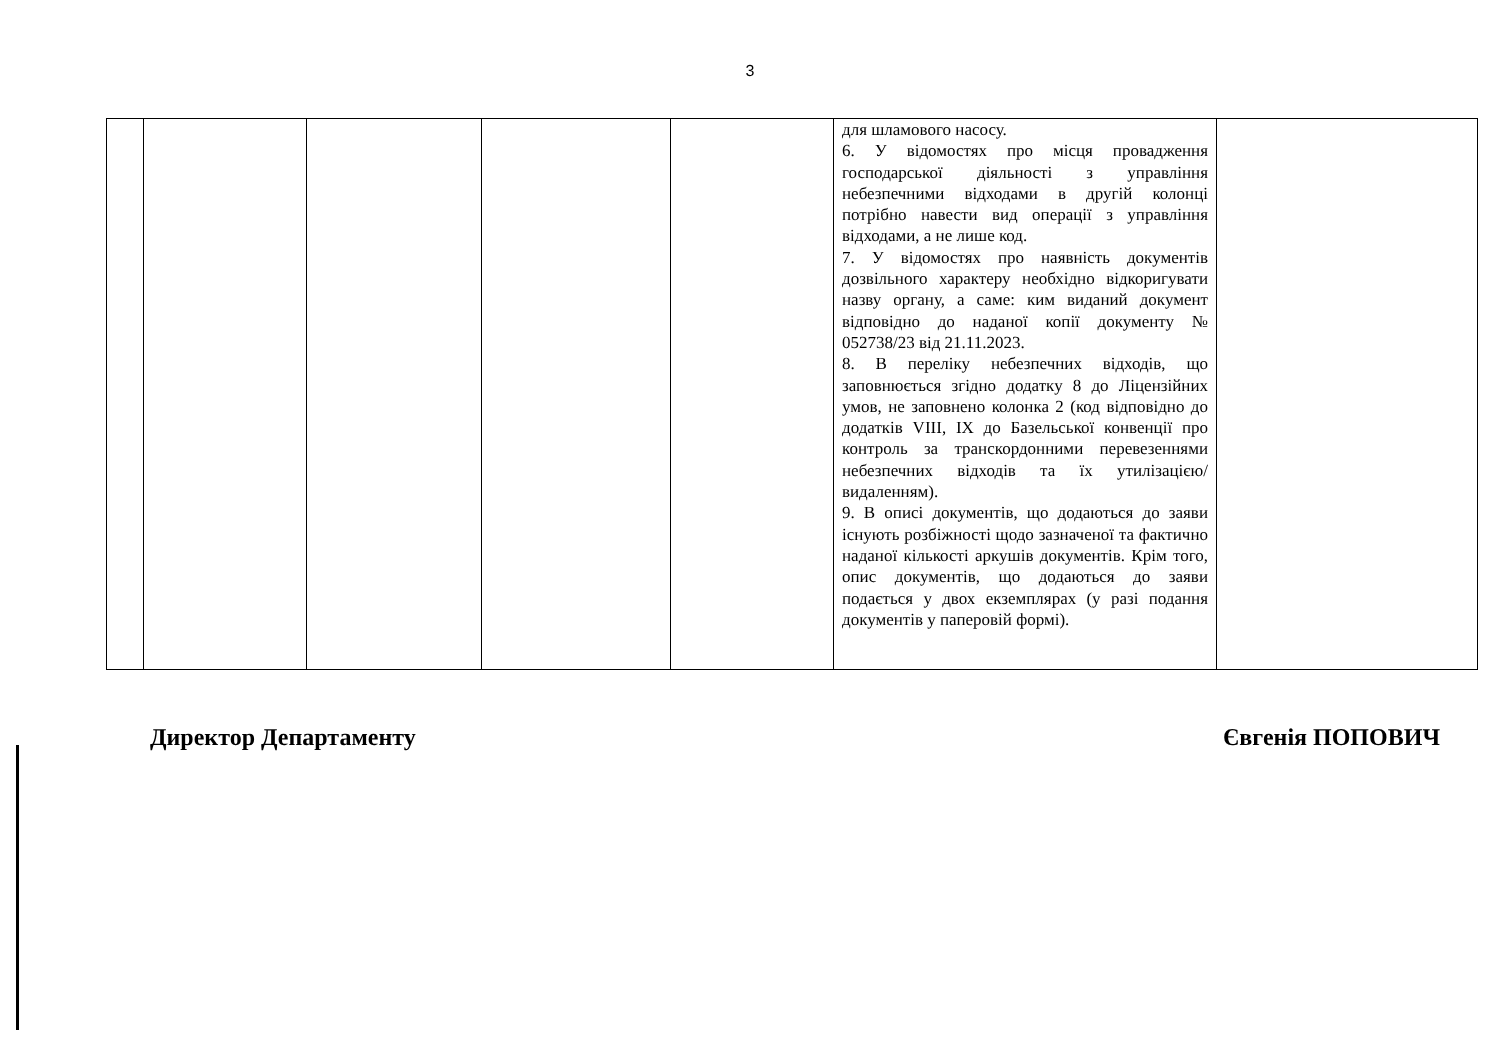3
| | | | | | для шламового насосу. 6. У відомостях про місця провадження господарської діяльності з управління небезпечними відходами в другій колонці потрібно навести вид операції з управління відходами, а не лише код. 7. У відомостях про наявність документів дозвільного характеру необхідно відкоригувати назву органу, а саме: ким виданий документ відповідно до наданої копії документу № 052738/23 від 21.11.2023. 8. В переліку небезпечних відходів, що заповнюється згідно додатку 8 до Ліцензійних умов, не заповнено колонка 2 (код відповідно до додатків VIII, IX до Базельської конвенції про контроль за транскордонними перевезеннями небезпечних відходів та їх утилізацією/видаленням). 9. В описі документів, що додаються до заяви існують розбіжності щодо зазначеної та фактично наданої кількості аркушів документів. Крім того, опис документів, що додаються до заяви подається у двох екземплярах (у разі подання документів у паперовій формі). | |
Директор Департаменту Євгенія ПОПОВИЧ